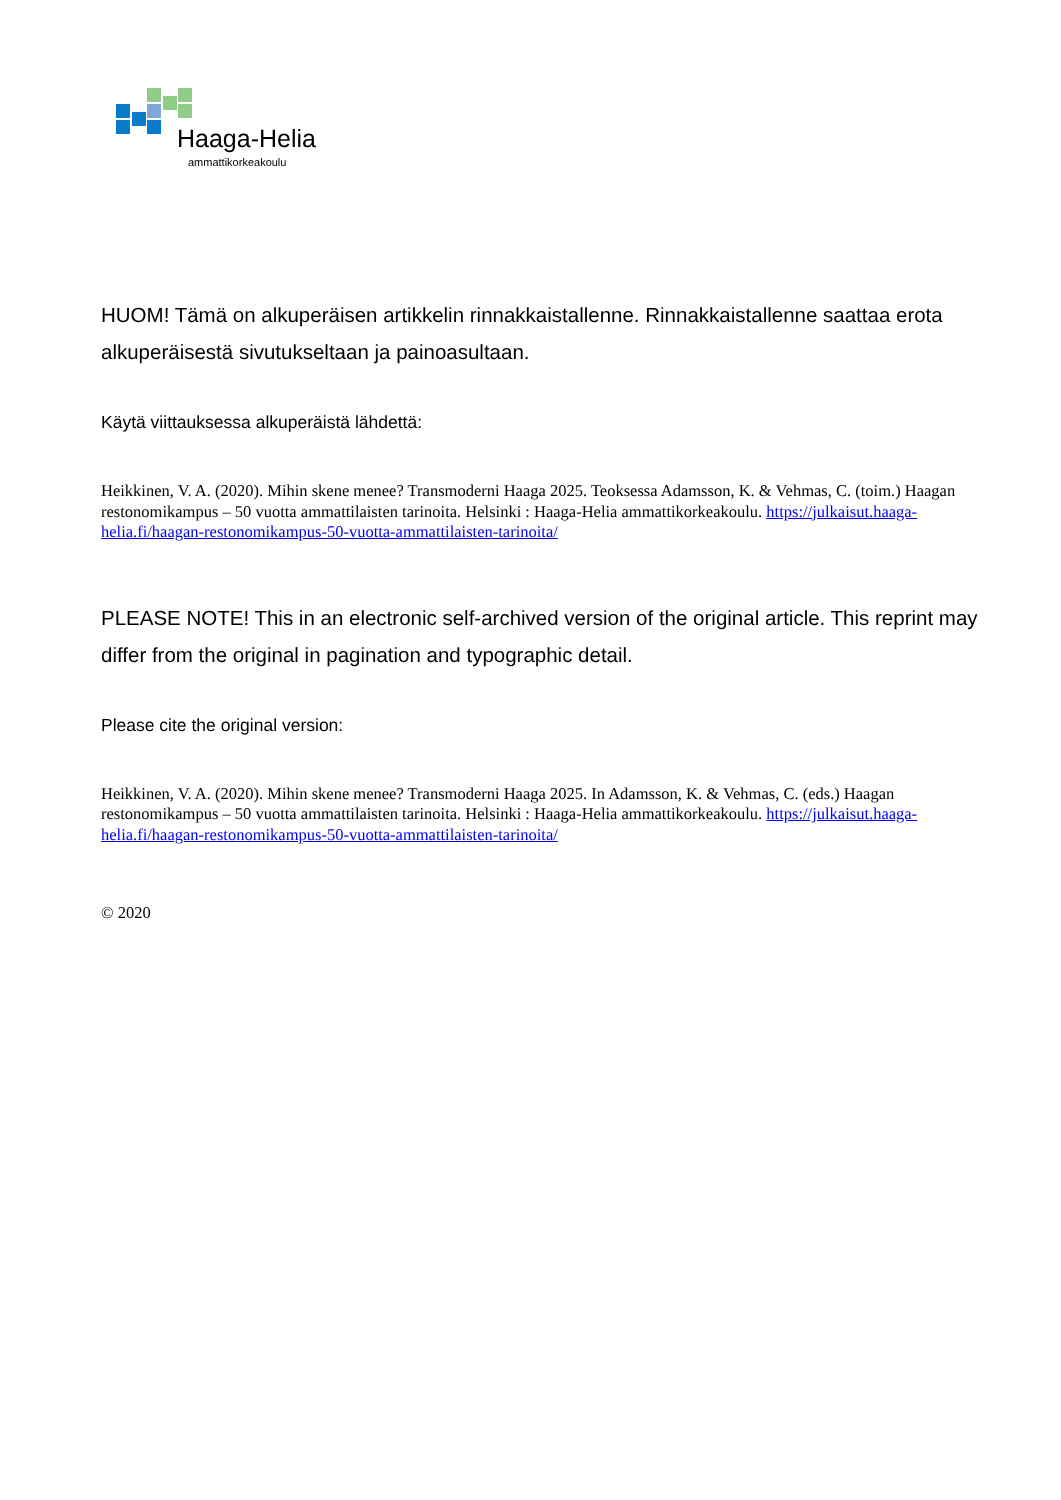Haaga-Helia
ammattikorkeakoulu
HUOM! Tämä on alkuperäisen artikkelin rinnakkaistallenne. Rinnakkaistallenne saattaa erota alkuperäisestä sivutukseltaan ja painoasultaan.
Käytä viittauksessa alkuperäistä lähdettä:
Heikkinen, V. A. (2020). Mihin skene menee? Transmoderni Haaga 2025. Teoksessa Adamsson, K. & Vehmas, C. (toim.) Haagan restonomikampus – 50 vuotta ammattilaisten tarinoita. Helsinki : Haaga-Helia ammattikorkeakoulu. https://julkaisut.haaga-helia.fi/haagan-restonomikampus-50-vuotta-ammattilaisten-tarinoita/
PLEASE NOTE! This in an electronic self-archived version of the original article. This reprint may differ from the original in pagination and typographic detail.
Please cite the original version:
Heikkinen, V. A. (2020). Mihin skene menee? Transmoderni Haaga 2025. In Adamsson, K. & Vehmas, C. (eds.) Haagan restonomikampus – 50 vuotta ammattilaisten tarinoita. Helsinki : Haaga-Helia ammattikorkeakoulu. https://julkaisut.haaga-helia.fi/haagan-restonomikampus-50-vuotta-ammattilaisten-tarinoita/
© 2020